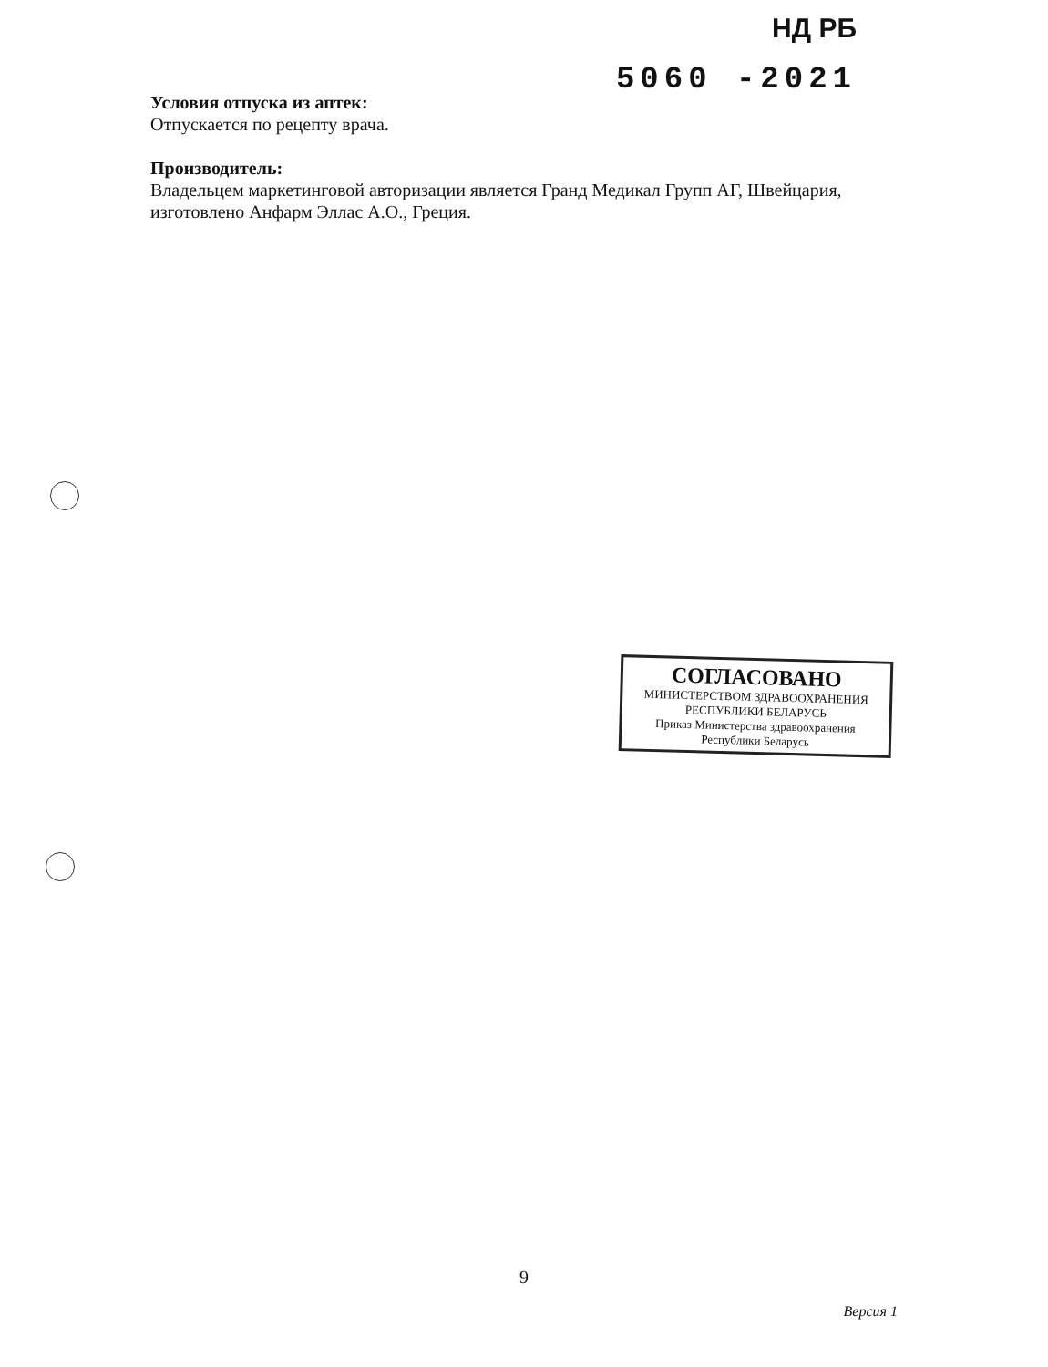НД РБ
5060 -2021
Условия отпуска из аптек:
Отпускается по рецепту врача.
Производитель:
Владельцем маркетинговой авторизации является Гранд Медикал Групп АГ, Швейцария, изготовлено Анфарм Эллас А.О., Греция.
СОГЛАСОВАНО
МИНИСТЕРСТВОМ ЗДРАВООХРАНЕНИЯ
РЕСПУБЛИКИ БЕЛАРУСЬ
Приказ Министерства здравоохранения
Республики Беларусь
9
Версия 1